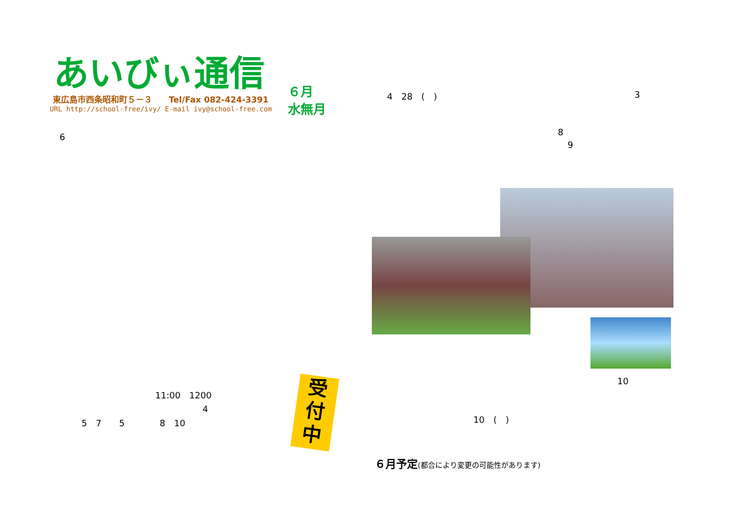あいびぃ通信
東広島市西条昭和町５－３　　Tel/Fax 082-424-3391
URL http://school-free/ivy/ E-mail ivy@school-free.com
６月
水無月
6
11:00　1200
4
5　7　　5　　　　8　10
受
付
中
4　28　(　) 3
8
9
10
10　(　)
６月予定(都合により変更の可能性があります)